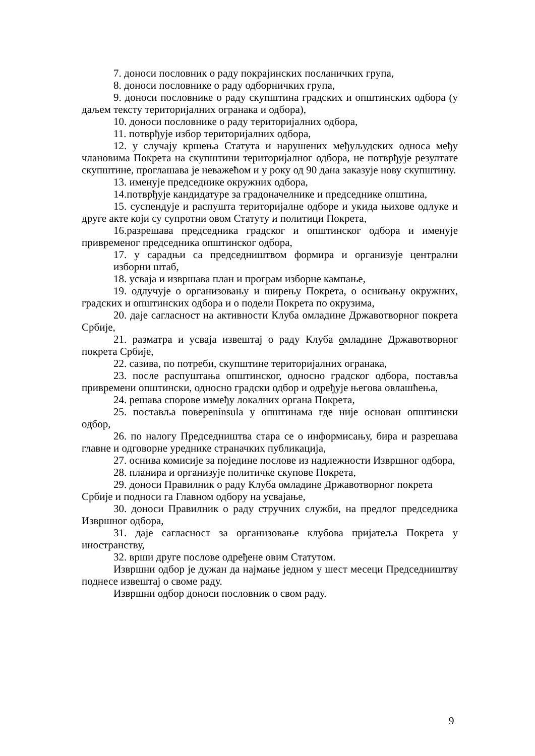7. доноси пословник о раду покрајинских посланичких група,
8. доноси пословнике о раду одборничких група,
9. доноси пословнике о раду скупштина градских и општинских одбора (у даљем тексту територијалних огранака и одбора),
10. доноси пословнике о раду територијалних одбора,
11. потврђује избор територијалних одбора,
12. у случају кршења Статута и нарушених међуљудских односа међу члановима Покрета на скупштини територијалног одбора, не потврђује резултате скупштине, проглашава је неважећом и у року од 90 дана заказује нову скупштину.
13. именује председнике окружних одбора,
14.потврђује кандидатуре за градоначелнике и председнике општина,
15. суспендује и распушта територијалне одборе и укида њихове одлуке и друге акте који су супротни овом Статуту и политици Покрета,
16.разрешава председника градског и општинског одбора и именује привременог председника општинског одбора,
17. у сарадњи са председништвом формира и организује централни изборни штаб,
18. усваја и извршава план и програм изборне кампање,
19. одлучује о организовању и ширењу Покрета, о оснивању окружних, градских и општинских одбора и о подели Покрета по окрузима,
20. даје сагласност на активности Клуба омладине Државотворног покрета Србије,
21. разматра и усваја извештај о раду Клуба омладине Државотворног покрета Србије,
22. сазива, по потреби, скупштине територијалних огранака,
23. после распуштања општинског, односно градског одбора, поставља привремени општински, односно градски одбор и одређује његова овлашћења,
24. решава спорове између локалних органа Покрета,
25. поставља повеpenínsula у општинама где није основан општински одбор,
26. по налогу Председништва стара се о информисању, бира и разрешава главне и одговорне уреднике страначких публикација,
27. оснива комисије за поједине послове из надлежности Извршног одбора,
28. планира и организује политичке скупове Покрета,
29. доноси Правилник о раду Клуба омладине Државотворног покрета Србије и подноси га Главном одбору на усвајање,
30. доноси Правилник о раду стручних служби, на предлог председника Извршног одбора,
31. даје сагласност за организовање клубова пријатеља Покрета у иностранству,
32. врши друге послове одређене овим Статутом.
Извршни одбор је дужан да најмање једном у шест месеци Председништву поднесе извештај о своме раду.
Извршни одбор доноси пословник о свом раду.
9